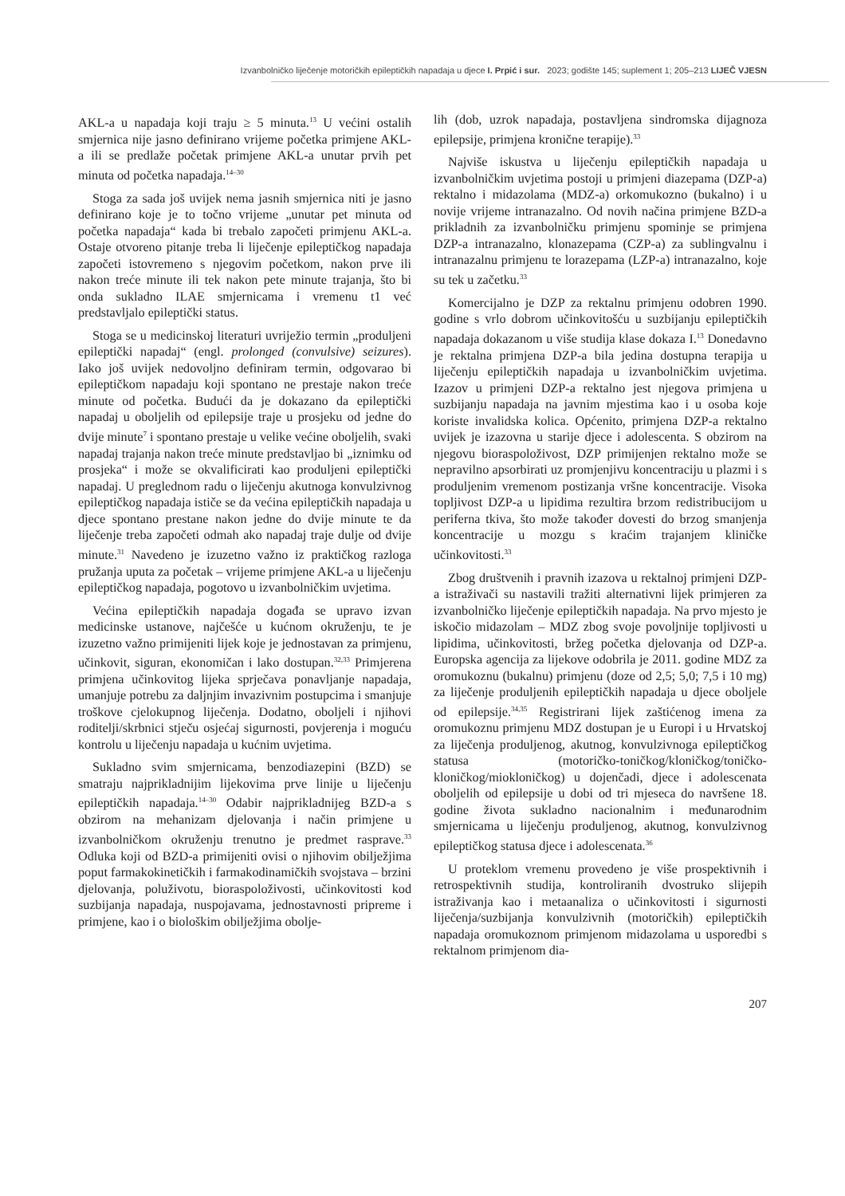Izvanbolničko liječenje motoričkih epileptičkih napadaja u djece I. Prpić i sur. 2023; godište 145; suplement 1; 205–213 LIJEČ VJESN
AKL-a u napadaja koji traju ≥ 5 minuta.<sup>13</sup> U većini ostalih smjernica nije jasno definirano vrijeme početka primjene AKL-a ili se predlaže početak primjene AKL-a unutar prvih pet minuta od početka napadaja.<sup>14–30</sup>
Stoga za sada još uvijek nema jasnih smjernica niti je jasno definirano koje je to točno vrijeme „unutar pet minuta od početka napadaja“ kada bi trebalo započeti primjenu AKL-a. Ostaje otvoreno pitanje treba li liječenje epileptičkog napadaja započeti istovremeno s njegovim početkom, nakon prve ili nakon treće minute ili tek nakon pete minute trajanja, što bi onda sukladno ILAE smjernicama i vremenu t1 već predstavljalo epileptički status.
Stoga se u medicinskoj literaturi uvriježio termin „produljeni epileptički napadaj“ (engl. prolonged (convulsive) seizures). Iako još uvijek nedovoljno definiram termin, odgovarao bi epileptičkom napadaju koji spontano ne prestaje nakon treće minute od početka. Budući da je dokazano da epileptički napadaj u oboljelih od epilepsije traje u prosjeku od jedne do dvije minute<sup>7</sup> i spontano prestaje u velike većine oboljelih, svaki napadaj trajanja nakon treće minute predstavljao bi „iznimku od prosjeka“ i može se okvalificirati kao produljeni epileptički napadaj. U preglednom radu o liječenju akutnoga konvulzivnog epileptičkog napadaja ističe se da većina epileptičkih napadaja u djece spontano prestane nakon jedne do dvije minute te da liječenje treba započeti odmah ako napadaj traje dulje od dvije minute.<sup>31</sup> Navedeno je izuzetno važno iz praktičkog razloga pružanja uputa za početak – vrijeme primjene AKL-a u liječenju epileptičkog napadaja, pogotovo u izvanbolničkim uvjetima.
Većina epileptičkih napadaja događa se upravo izvan medicinske ustanove, najčešće u kućnom okruženju, te je izuzetno važno primijeniti lijek koje je jednostavan za primjenu, učinkovit, siguran, ekonomičan i lako dostupan.<sup>32,33</sup> Primjerena primjena učinkovitog lijeka sprječava ponavljanje napadaja, umanjuje potrebu za daljnjim invazivnim postupcima i smanjuje troškove cjelokupnog liječenja. Dodatno, oboljeli i njihovi roditelji/skrbnici stječu osjećaj sigurnosti, povjerenja i moguću kontrolu u liječenju napadaja u kućnim uvjetima.
Sukladno svim smjernicama, benzodiazepini (BZD) se smatraju najprikladnijim lijekovima prve linije u liječenju epileptičkih napadaja.<sup>14–30</sup> Odabir najprikladnijeg BZD-a s obzirom na mehanizam djelovanja i način primjene u izvanbolničkom okruženju trenutno je predmet rasprave.<sup>33</sup> Odluka koji od BZD-a primijeniti ovisi o njihovim obilježjima poput farmakokinetičkih i farmakodinamičkih svojstava – brzini djelovanja, poluživotu, bioraspoloživosti, učinkovitosti kod suzbijanja napadaja, nuspojavama, jednostavnosti pripreme i primjene, kao i o biološkim obilježjima obolje-
lih (dob, uzrok napadaja, postavljena sindromska dijagnoza epilepsije, primjena kronične terapije).<sup>33</sup>
Najviše iskustva u liječenju epileptičkih napadaja u izvanbolničkim uvjetima postoji u primjeni diazepama (DZP-a) rektalno i midazolama (MDZ-a) orkomukozno (bukalno) i u novije vrijeme intranazalno. Od novih načina primjene BZD-a prikladnih za izvanbolničku primjenu spominje se primjena DZP-a intranazalno, klonazepama (CZP-a) za sublingvalnu i intranazalnu primjenu te lorazepama (LZP-a) intranazalno, koje su tek u začetku.<sup>33</sup>
Komercijalno je DZP za rektalnu primjenu odobren 1990. godine s vrlo dobrom učinkovitošću u suzbijanju epileptičkih napadaja dokazanom u više studija klase dokaza I.<sup>13</sup> Donedavno je rektalna primjena DZP-a bila jedina dostupna terapija u liječenju epileptičkih napadaja u izvanbolničkim uvjetima. Izazov u primjeni DZP-a rektalno jest njegova primjena u suzbijanju napadaja na javnim mjestima kao i u osoba koje koriste invalidska kolica. Općenito, primjena DZP-a rektalno uvijek je izazovna u starije djece i adolescenta. S obzirom na njegovu bioraspoloživost, DZP primijenjen rektalno može se nepravilno apsorbirati uz promjenjivu koncentraciju u plazmi i s produljenim vremenom postizanja vršne koncentracije. Visoka topljivost DZP-a u lipidima rezultira brzom redistribucijom u periferna tkiva, što može također dovesti do brzog smanjenja koncentracije u mozgu s kraćim trajanjem kliničke učinkovitosti.<sup>33</sup>
Zbog društvenih i pravnih izazova u rektalnoj primjeni DZP-a istraživači su nastavili tražiti alternativni lijek primjeren za izvanbolničko liječenje epileptičkih napadaja. Na prvo mjesto je iskočio midazolam – MDZ zbog svoje povoljnije topljivosti u lipidima, učinkovitosti, bržeg početka djelovanja od DZP-a. Europska agencija za lijekove odobrila je 2011. godine MDZ za oromukoznu (bukalnu) primjenu (doze od 2,5; 5,0; 7,5 i 10 mg) za liječenje produljenih epileptičkih napadaja u djece oboljele od epilepsije.<sup>34,35</sup> Registrirani lijek zaštićenog imena za oromukoznu primjenu MDZ dostupan je u Europi i u Hrvatskoj za liječenja produljenog, akutnog, konvulzivnoga epileptičkog statusa (motoričko-toničkog/kloničkog/toničko-kloničkog/miokloničkog) u dojenčadi, djece i adolescenata oboljelih od epilepsije u dobi od tri mjeseca do navršene 18. godine života sukladno nacionalnim i međunarodnim smjernicama u liječenju produljenog, akutnog, konvulzivnog epileptičkog statusa djece i adolescenata.<sup>36</sup>
U proteklom vremenu provedeno je više prospektivnih i retrospektivnih studija, kontroliranih dvostruko slijepih istraživanja kao i metaanaliza o učinkovitosti i sigurnosti liječenja/suzbijanja konvulzivnih (motoričkih) epileptičkih napadaja oromukoznom primjenom midazolama u usporedbi s rektalnom primjenom dia-
207